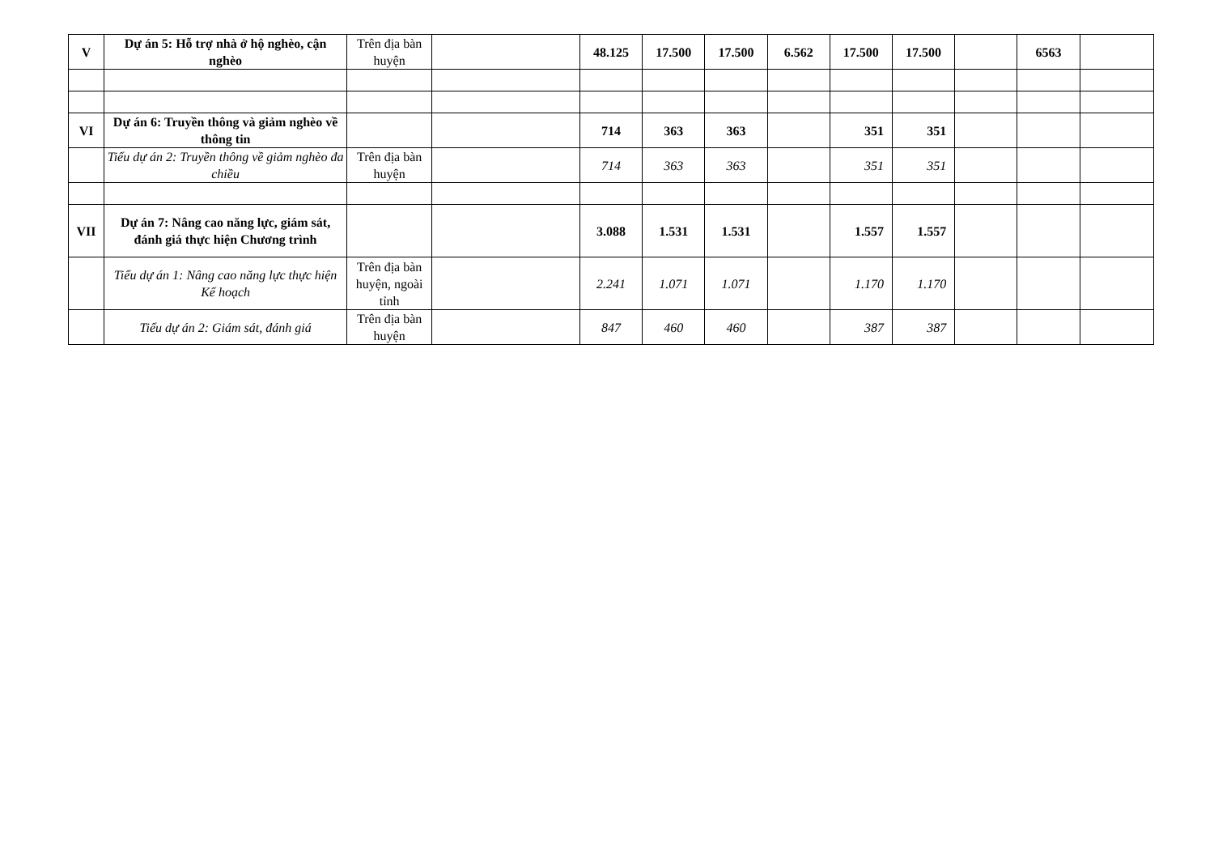| V | Dự án 5: Hỗ trợ nhà ở hộ nghèo, cận nghèo | Trên địa bàn huyện | | 48.125 | 17.500 | 17.500 | 6.562 | 17.500 | 17.500 | | 6563 | |
| VI | Dự án 6: Truyền thông và giảm nghèo về thông tin | | | 714 | 363 | 363 | | 351 | 351 | | | |
| | Tiểu dự án 2: Truyền thông về giảm nghèo đa chiều | Trên địa bàn huyện | | 714 | 363 | 363 | | 351 | 351 | | | |
| VII | Dự án 7: Nâng cao năng lực, giám sát, đánh giá thực hiện Chương trình | | | 3.088 | 1.531 | 1.531 | | 1.557 | 1.557 | | | |
| | Tiểu dự án 1: Nâng cao năng lực thực hiện Kế hoạch | Trên địa bàn huyện, ngoài tỉnh | | 2.241 | 1.071 | 1.071 | | 1.170 | 1.170 | | | |
| | Tiểu dự án 2: Giám sát, đánh giá | Trên địa bàn huyện | | 847 | 460 | 460 | | 387 | 387 | | | |